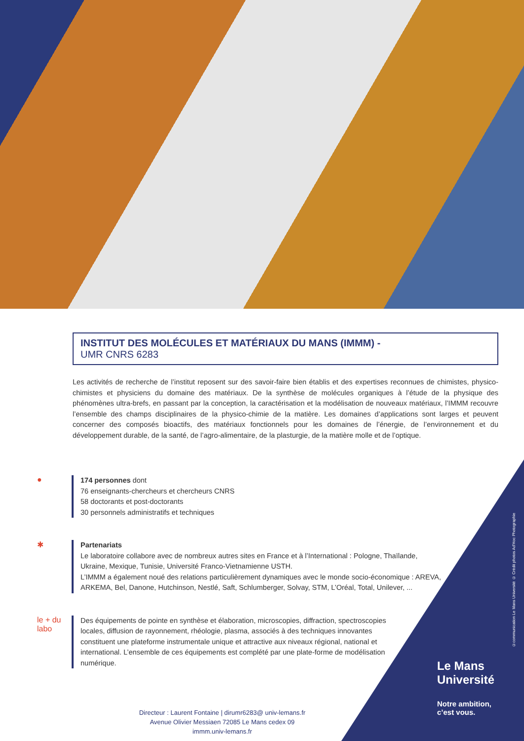INSTITUT DES MOLÉCULES ET MATÉRIAUX DU MANS (IMMM) -
UMR CNRS 6283
Les activités de recherche de l’institut reposent sur des savoir-faire bien établis et des expertises reconnues de chimistes, physico-chimistes et physiciens du domaine des matériaux. De la synthèse de molécules organiques à l’étude de la physique des phénomènes ultra-brefs, en passant par la conception, la caractérisation et la modélisation de nouveaux matériaux, l’IMMM recouvre l’ensemble des champs disciplinaires de la physico-chimie de la matière. Les domaines d’applications sont larges et peuvent concerner des composés bioactifs, des matériaux fonctionnels pour les domaines de l’énergie, de l’environnement et du développement durable, de la santé, de l’agro-alimentaire, de la plasturgie, de la matière molle et de l’optique.
●
174 personnes dont
76 enseignants-chercheurs et chercheurs CNRS
58 doctorants et post-doctorants
30 personnels administratifs et techniques
✱
Partenariats
Le laboratoire collabore avec de nombreux autres sites en France et à l’International : Pologne, Thaïlande, Ukraine, Mexique, Tunisie, Université Franco-Vietnamienne USTH.
L’IMMM a également noué des relations particulièrement dynamiques avec le monde socio-économique : AREVA, ARKEMA, Bel, Danone, Hutchinson, Nestlé, Saft, Schlumberger, Solvay, STM, L’Oréal, Total, Unilever, ...
le + du labo
Des équipements de pointe en synthèse et élaboration, microscopies, diffraction, spectroscopies locales, diffusion de rayonnement, rhéologie, plasma, associés à des techniques innovantes constituent une plateforme instrumentale unique et attractive aux niveaux régional, national et international. L’ensemble de ces équipements est complété par une plate-forme de modélisation numérique.
Directeur : Laurent Fontaine | dirumr6283@ univ-lemans.fr
Avenue Olivier Messiaen 72085 Le Mans cedex 09
immm.univ-lemans.fr
Le Mans
Université
Notre ambition,
c’est vous.
©communication Le Mans Université © Crédit photos Ad’Hoc Photographie